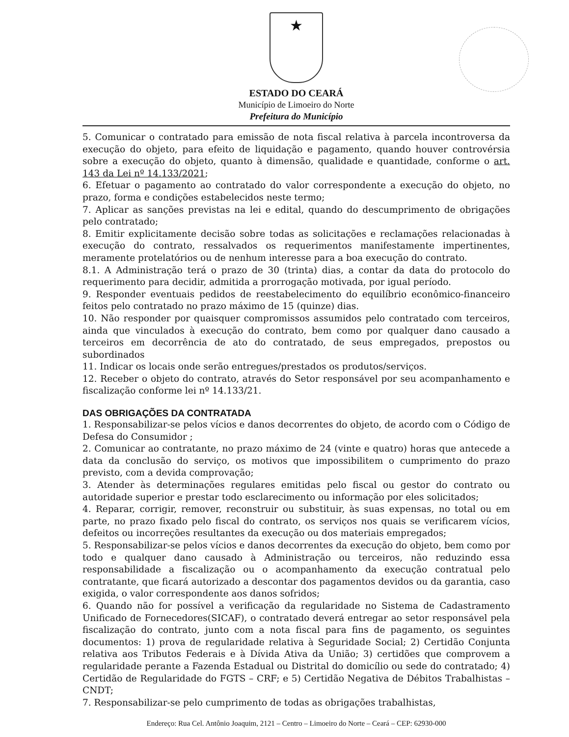★
ESTADO DO CEARÁ
Município de Limoeiro do Norte
Prefeitura do Município
5. Comunicar o contratado para emissão de nota fiscal relativa à parcela incontroversa da execução do objeto, para efeito de liquidação e pagamento, quando houver controvérsia sobre a execução do objeto, quanto à dimensão, qualidade e quantidade, conforme o art. 143 da Lei nº 14.133/2021;
6. Efetuar o pagamento ao contratado do valor correspondente a execução do objeto, no prazo, forma e condições estabelecidos neste termo;
7. Aplicar as sanções previstas na lei e edital, quando do descumprimento de obrigações pelo contratado;
8. Emitir explicitamente decisão sobre todas as solicitações e reclamações relacionadas à execução do contrato, ressalvados os requerimentos manifestamente impertinentes, meramente protelatórios ou de nenhum interesse para a boa execução do contrato.
8.1. A Administração terá o prazo de 30 (trinta) dias, a contar da data do protocolo do requerimento para decidir, admitida a prorrogação motivada, por igual período.
9. Responder eventuais pedidos de reestabelecimento do equilíbrio econômico-financeiro feitos pelo contratado no prazo máximo de 15 (quinze) dias.
10. Não responder por quaisquer compromissos assumidos pelo contratado com terceiros, ainda que vinculados à execução do contrato, bem como por qualquer dano causado a terceiros em decorrência de ato do contratado, de seus empregados, prepostos ou subordinados
11. Indicar os locais onde serão entregues/prestados os produtos/serviços.
12. Receber o objeto do contrato, através do Setor responsável por seu acompanhamento e fiscalização conforme lei nº 14.133/21.
DAS OBRIGAÇÕES DA CONTRATADA
1. Responsabilizar-se pelos vícios e danos decorrentes do objeto, de acordo com o Código de Defesa do Consumidor ;
2. Comunicar ao contratante, no prazo máximo de 24 (vinte e quatro) horas que antecede a data da conclusão do serviço, os motivos que impossibilitem o cumprimento do prazo previsto, com a devida comprovação;
3. Atender às determinações regulares emitidas pelo fiscal ou gestor do contrato ou autoridade superior e prestar todo esclarecimento ou informação por eles solicitados;
4. Reparar, corrigir, remover, reconstruir ou substituir, às suas expensas, no total ou em parte, no prazo fixado pelo fiscal do contrato, os serviços nos quais se verificarem vícios, defeitos ou incorreções resultantes da execução ou dos materiais empregados;
5. Responsabilizar-se pelos vícios e danos decorrentes da execução do objeto, bem como por todo e qualquer dano causado à Administração ou terceiros, não reduzindo essa responsabilidade a fiscalização ou o acompanhamento da execução contratual pelo contratante, que ficará autorizado a descontar dos pagamentos devidos ou da garantia, caso exigida, o valor correspondente aos danos sofridos;
6. Quando não for possível a verificação da regularidade no Sistema de Cadastramento Unificado de Fornecedores(SICAF), o contratado deverá entregar ao setor responsável pela fiscalização do contrato, junto com a nota fiscal para fins de pagamento, os seguintes documentos: 1) prova de regularidade relativa à Seguridade Social; 2) Certidão Conjunta relativa aos Tributos Federais e à Dívida Ativa da União; 3) certidões que comprovem a regularidade perante a Fazenda Estadual ou Distrital do domicílio ou sede do contratado; 4) Certidão de Regularidade do FGTS – CRF; e 5) Certidão Negativa de Débitos Trabalhistas – CNDT;
7. Responsabilizar-se pelo cumprimento de todas as obrigações trabalhistas,
Endereço: Rua Cel. Antônio Joaquim, 2121 – Centro – Limoeiro do Norte – Ceará – CEP: 62930-000